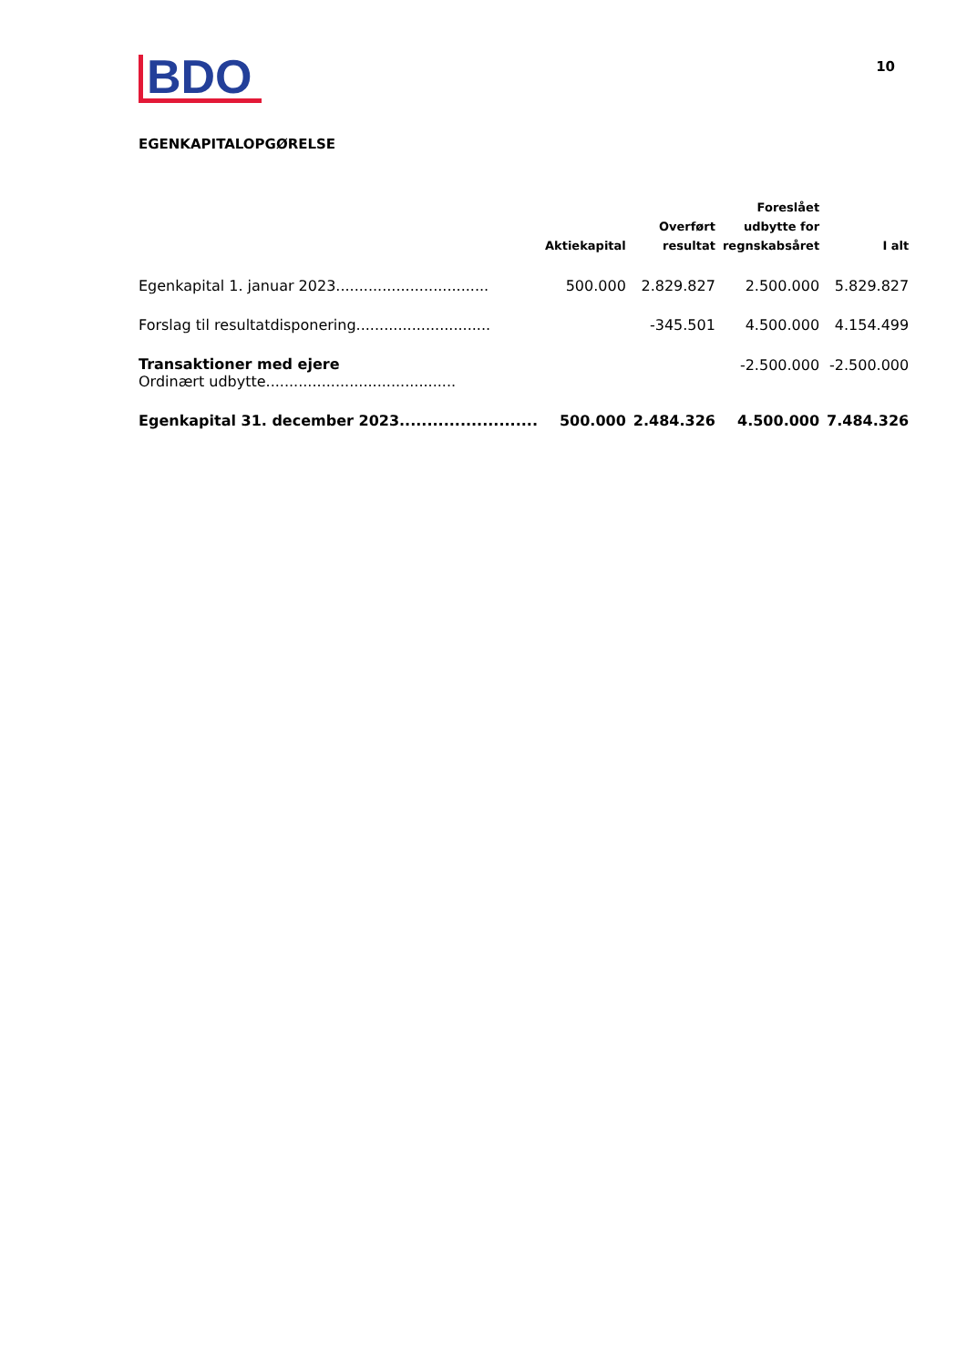BDO
10
EGENKAPITALOPGØRELSE
| | Aktiekapital | Overført resultat | Foreslået udbytte for regnskabsåret | I alt |
| --- | --- | --- | --- | --- |
| Egenkapital 1. januar 2023................................. | 500.000 | 2.829.827 | 2.500.000 | 5.829.827 |
| Forslag til resultatdisponering............................. | | -345.501 | 4.500.000 | 4.154.499 |
| Transaktioner med ejere Ordinært udbytte......................................... | | | -2.500.000 | -2.500.000 |
| Egenkapital 31. december 2023......................... | 500.000 | 2.484.326 | 4.500.000 | 7.484.326 |